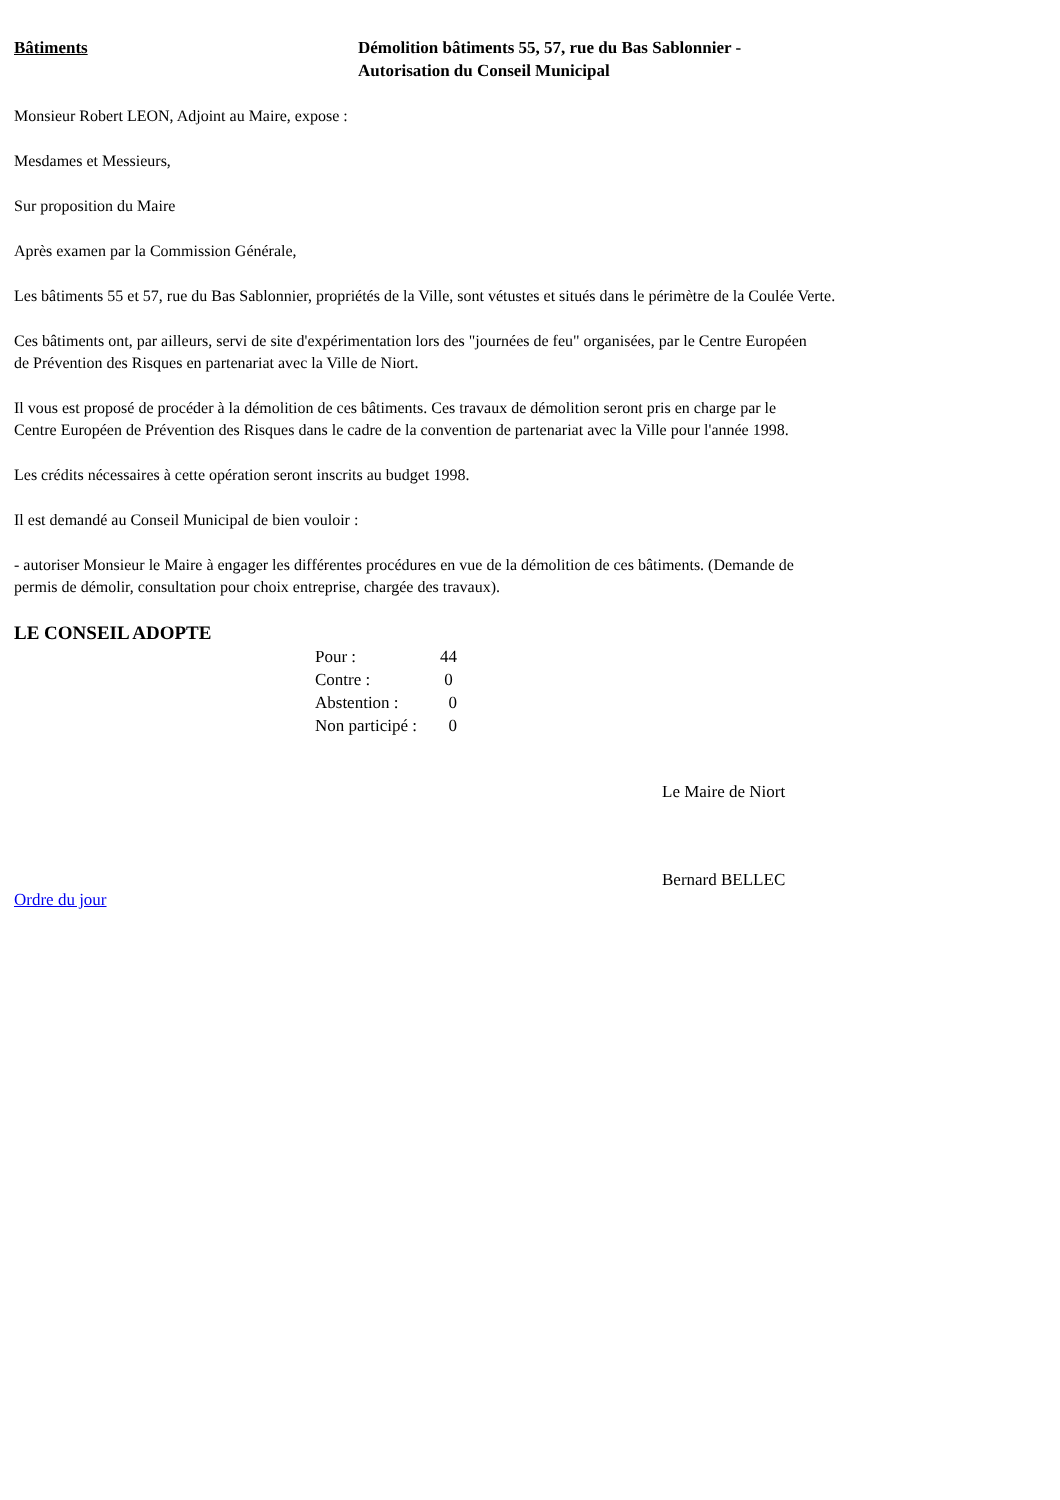Bâtiments Démolition bâtiments 55, 57, rue du Bas Sablonnier -
Autorisation du Conseil Municipal
Monsieur Robert LEON, Adjoint au Maire, expose :
Mesdames et Messieurs,
Sur proposition du Maire
Après examen par la Commission Générale,
Les bâtiments 55 et 57, rue du Bas Sablonnier, propriétés de la Ville, sont vétustes et situés dans le périmètre de la Coulée Verte.
Ces bâtiments ont, par ailleurs, servi de site d'expérimentation lors des "journées de feu" organisées, par le Centre Européen
de Prévention des Risques en partenariat avec la Ville de Niort.
Il vous est proposé de procéder à la démolition de ces bâtiments. Ces travaux de démolition seront pris en charge par le
Centre Européen de Prévention des Risques dans le cadre de la convention de partenariat avec la Ville pour l'année 1998.
Les crédits nécessaires à cette opération seront inscrits au budget 1998.
Il est demandé au Conseil Municipal de bien vouloir :
- autoriser Monsieur le Maire à engager les différentes procédures en vue de la démolition de ces bâtiments. (Demande de
permis de démolir, consultation pour choix entreprise, chargée des travaux).
LE CONSEIL ADOPTE
| Pour : | 44 |
| Contre : | 0 |
| Abstention : | 0 |
| Non participé : | 0 |
Le Maire de Niort
Bernard BELLEC
Ordre du jour